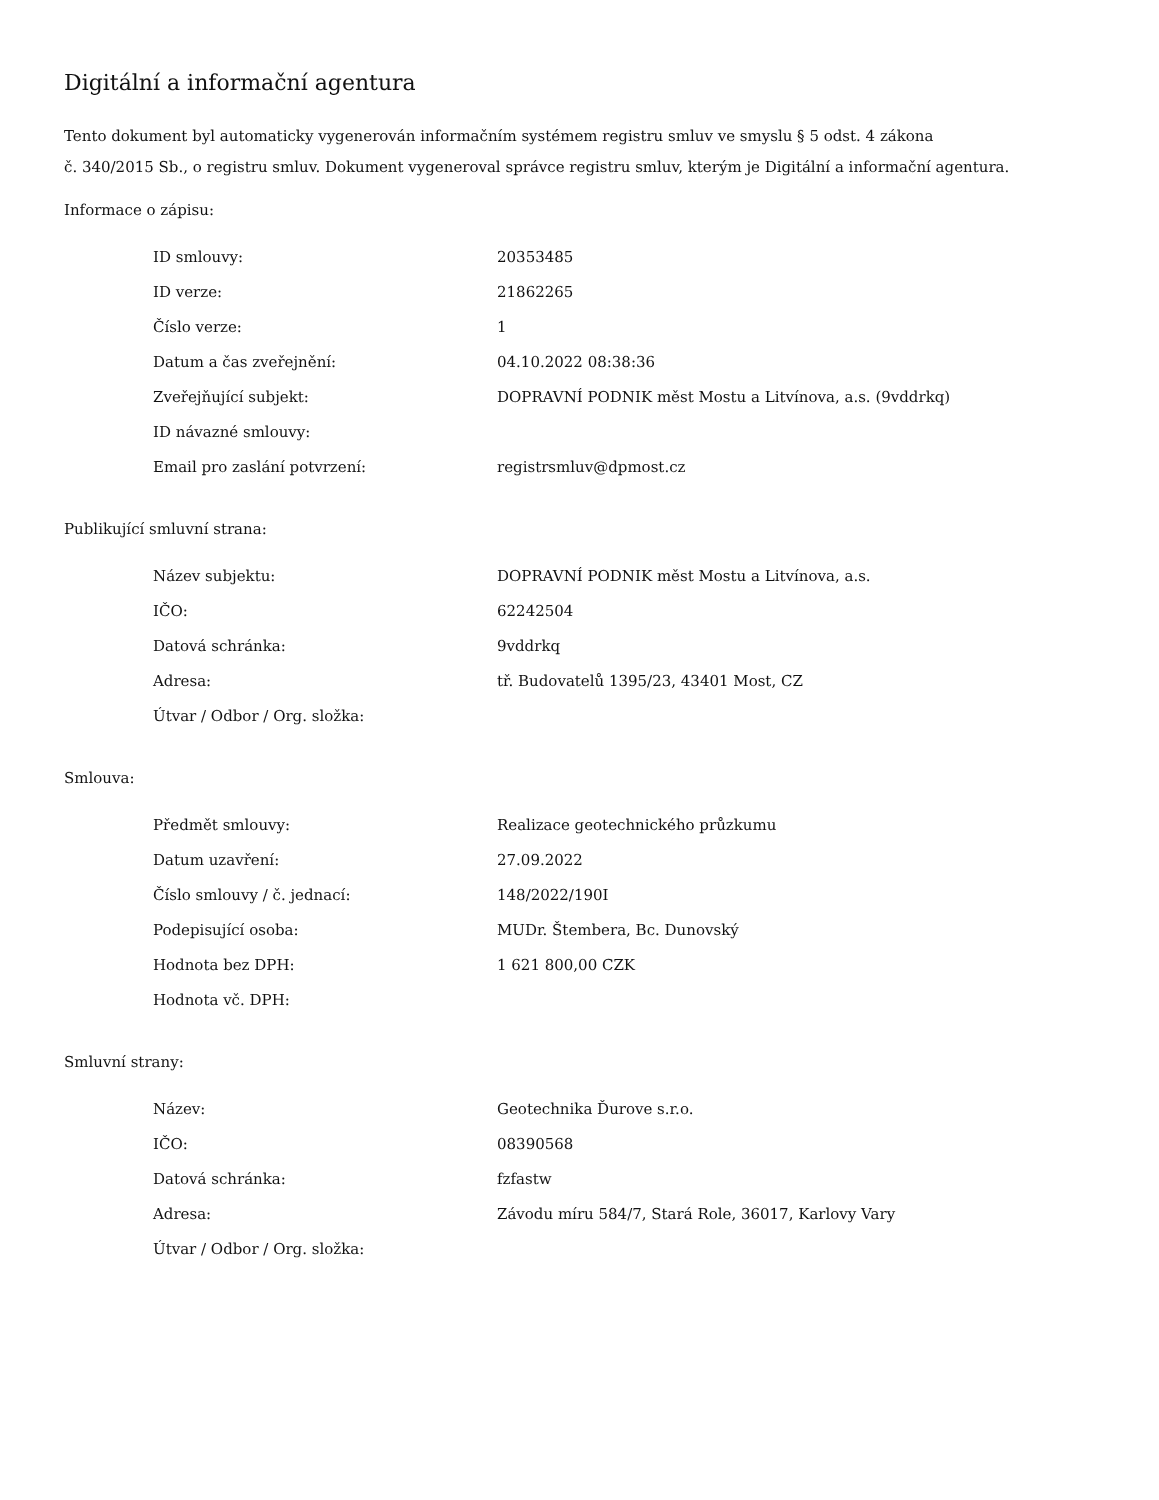Digitální a informační agentura
Tento dokument byl automaticky vygenerován informačním systémem registru smluv ve smyslu § 5 odst. 4 zákona
č. 340/2015 Sb., o registru smluv. Dokument vygeneroval správce registru smluv, kterým je Digitální a informační agentura.
Informace o zápisu:
| ID smlouvy: | 20353485 |
| ID verze: | 21862265 |
| Číslo verze: | 1 |
| Datum a čas zveřejnění: | 04.10.2022 08:38:36 |
| Zveřejňující subjekt: | DOPRAVNÍ PODNIK měst Mostu a Litvínova, a.s. (9vddrkq) |
| ID návazné smlouvy: | |
| Email pro zaslání potvrzení: | registrsmluv@dpmost.cz |
Publikující smluvní strana:
| Název subjektu: | DOPRAVNÍ PODNIK měst Mostu a Litvínova, a.s. |
| IČO: | 62242504 |
| Datová schránka: | 9vddrkq |
| Adresa: | tř. Budovatelů 1395/23, 43401 Most, CZ |
| Útvar / Odbor / Org. složka: | |
Smlouva:
| Předmět smlouvy: | Realizace geotechnického průzkumu |
| Datum uzavření: | 27.09.2022 |
| Číslo smlouvy / č. jednací: | 148/2022/190I |
| Podepisující osoba: | MUDr. Štembera, Bc. Dunovský |
| Hodnota bez DPH: | 1 621 800,00 CZK |
| Hodnota vč. DPH: | |
Smluvní strany:
| Název: | Geotechnika Ďurove s.r.o. |
| IČO: | 08390568 |
| Datová schránka: | fzfastw |
| Adresa: | Závodu míru 584/7, Stará Role, 36017, Karlovy Vary |
| Útvar / Odbor / Org. složka: | |